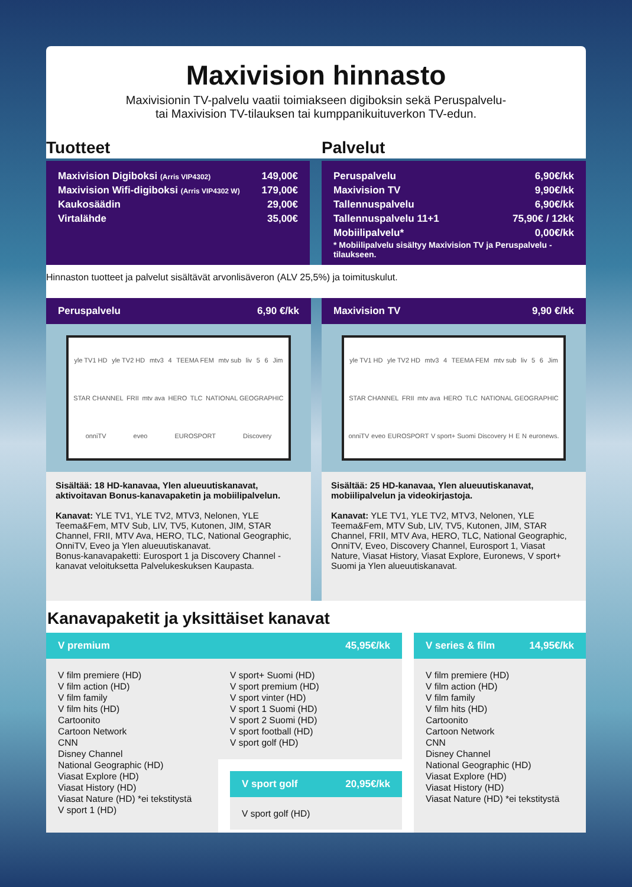Maxivision hinnasto
Maxivisionin TV-palvelu vaatii toimiakseen digiboksin sekä Peruspalvelu-
tai Maxivision TV-tilauksen tai kumppanikuituverkon TV-edun.
Tuotteet
| Maxivision Digiboksi (Arris VIP4302) | 149,00€ |
| Maxivision Wifi-digiboksi (Arris VIP4302 W) | 179,00€ |
| Kaukosäädin | 29,00€ |
| Virtalähde | 35,00€ |
Palvelut
| Peruspalvelu | 6,90€/kk |
| Maxivision TV | 9,90€/kk |
| Tallennuspalvelu | 6,90€/kk |
| Tallennuspalvelu 11+1 | 75,90€ / 12kk |
| Mobiilipalvelu* | 0,00€/kk |
* Mobiilipalvelu sisältyy Maxivision TV ja Peruspalvelu -tilaukseen.
Hinnaston tuotteet ja palvelut sisältävät arvonlisäveron (ALV 25,5%) ja toimituskulut.
Peruspalvelu 6,90 €/kk
yle TV1 HD yle TV2 HD mtv3 4 TEEMA FEM mtv sub liv 5 6 Jim STAR CHANNEL FRII mtv ava HERO TLC NATIONAL GEOGRAPHIC onniTV eveo EUROSPORT Discovery
Sisältää: 18 HD-kanavaa, Ylen alueuutiskanavat, aktivoitavan Bonus-kanavapaketin ja mobiilipalvelun.
Kanavat: YLE TV1, YLE TV2, MTV3, Nelonen, YLE Teema&Fem, MTV Sub, LIV, TV5, Kutonen, JIM, STAR Channel, FRII, MTV Ava, HERO, TLC, National Geographic, OnniTV, Eveo ja Ylen alueuutiskanavat.
Bonus-kanavapaketti: Eurosport 1 ja Discovery Channel -kanavat veloituksetta Palvelukeskuksen Kaupasta.
Maxivision TV 9,90 €/kk
yle TV1 HD yle TV2 HD mtv3 4 TEEMA FEM mtv sub liv 5 6 Jim STAR CHANNEL FRII mtv ava HERO TLC NATIONAL GEOGRAPHIC onniTV eveo EUROSPORT V sport+ Suomi Discovery H E N euronews.
Sisältää: 25 HD-kanavaa, Ylen alueuutiskanavat, mobiilipalvelun ja videokirjastoja.
Kanavat: YLE TV1, YLE TV2, MTV3, Nelonen, YLE Teema&Fem, MTV Sub, LIV, TV5, Kutonen, JIM, STAR Channel, FRII, MTV Ava, HERO, TLC, National Geographic, OnniTV, Eveo, Discovery Channel, Eurosport 1, Viasat Nature, Viasat History, Viasat Explore, Euronews, V sport+ Suomi ja Ylen alueuutiskanavat.
Kanavapaketit ja yksittäiset kanavat
V premium 45,95€/kk
V film premiere (HD)
V film action (HD)
V film family
V film hits (HD)
Cartoonito
Cartoon Network
CNN
Disney Channel
National Geographic (HD)
Viasat Explore (HD)
Viasat History (HD)
Viasat Nature (HD) *ei tekstitystä
V sport 1 (HD)
V sport+ Suomi (HD)
V sport premium (HD)
V sport vinter (HD)
V sport 1 Suomi (HD)
V sport 2 Suomi (HD)
V sport football (HD)
V sport golf (HD)
V sport golf 20,95€/kk
V sport golf (HD)
V series & film 14,95€/kk
V film premiere (HD)
V film action (HD)
V film family
V film hits (HD)
Cartoonito
Cartoon Network
CNN
Disney Channel
National Geographic (HD)
Viasat Explore (HD)
Viasat History (HD)
Viasat Nature (HD) *ei tekstitystä